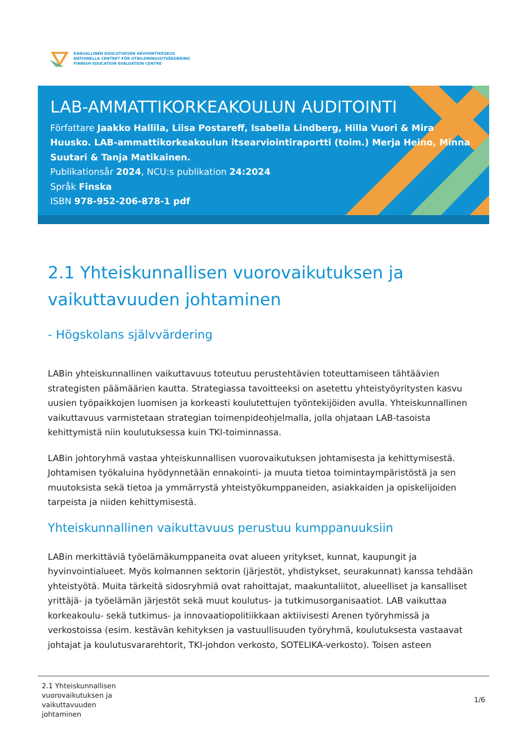KANSALLINEN KOULUTUKSEN ARVIOINTIKESKUS
NATIONELLA CENTRET FÖR UTBILDNINGSUTVÄRDERING
FINNISH EDUCATION EVALUATION CENTRE
LAB-AMMATTIKORKEAKOULUN AUDITOINTI
Författare Jaakko Hallila, Liisa Postareff, Isabella Lindberg, Hilla Vuori & Mira Huusko. LAB-ammattikorkeakoulun itsearviointiraportti (toim.) Merja Heino, Minna Suutari & Tanja Matikainen.
Publikationsår 2024, NCU:s publikation 24:2024
Språk Finska
ISBN 978-952-206-878-1 pdf
2.1 Yhteiskunnallisen vuorovaikutuksen ja vaikuttavuuden johtaminen
- Högskolans självvärdering
LABin yhteiskunnallinen vaikuttavuus toteutuu perustehtävien toteuttamiseen tähtäävien strategisten päämäärien kautta. Strategiassa tavoitteeksi on asetettu yhteistyöyritysten kasvu uusien työpaikkojen luomisen ja korkeasti koulutettujen työntekijöiden avulla. Yhteiskunnallinen vaikuttavuus varmistetaan strategian toimenpideohjelmalla, jolla ohjataan LAB-tasoista kehittymistä niin koulutuksessa kuin TKI-toiminnassa.
LABin johtoryhmä vastaa yhteiskunnallisen vuorovaikutuksen johtamisesta ja kehittymisestä. Johtamisen työkaluina hyödynnetään ennakointi- ja muuta tietoa toimintaympäristöstä ja sen muutoksista sekä tietoa ja ymmärrystä yhteistyökumppaneiden, asiakkaiden ja opiskelijoiden tarpeista ja niiden kehittymisestä.
Yhteiskunnallinen vaikuttavuus perustuu kumppanuuksiin
LABin merkittäviä työelämäkumppaneita ovat alueen yritykset, kunnat, kaupungit ja hyvinvointialueet. Myös kolmannen sektorin (järjestöt, yhdistykset, seurakunnat) kanssa tehdään yhteistyötä. Muita tärkeitä sidosryhmiä ovat rahoittajat, maakuntaliitot, alueelliset ja kansalliset yrittäjä- ja työelämän järjestöt sekä muut koulutus- ja tutkimusorganisaatiot. LAB vaikuttaa korkeakoulu- sekä tutkimus- ja innovaatiopolitiikkaan aktiivisesti Arenen työryhmissä ja verkostoissa (esim. kestävän kehityksen ja vastuullisuuden työryhmä, koulutuksesta vastaavat johtajat ja koulutusvararehtorit, TKI-johdon verkosto, SOTELIKA-verkosto). Toisen asteen
2.1 Yhteiskunnallisen
vuorovaikutuksen ja
vaikuttavuuden
johtaminen
1/6